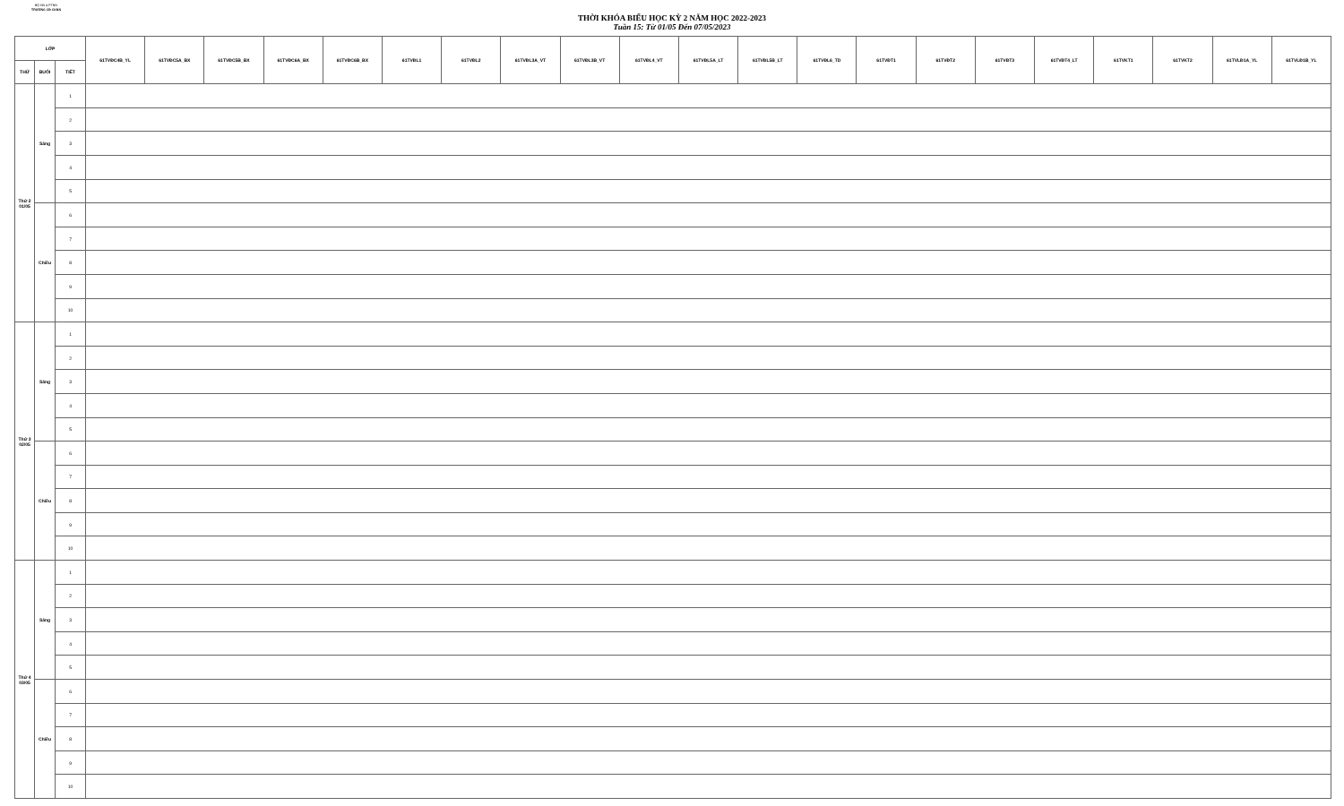BỘ NN & PTNN
TRƯỜNG CĐ CKNN
THỜI KHÓA BIỂU HỌC KỲ 2 NĂM HỌC 2022-2023
Tuần 15: Từ 01/05 Đến 07/05/2023
| LỚP | | | 61TVĐC4B_YL | 61TVĐC5A_BX | 61TVĐC5B_BX | 61TVĐC6A_BX | 61TVĐC6B_BX | 61TVĐL1 | 61TVĐL2 | 61TVĐL3A_VT | 61TVĐL3B_VT | 61TVĐL4_VT | 61TVĐL5A_LT | 61TVĐL5B_LT | 61TVĐL6_TD | 61TVĐT1 | 61TVĐT2 | 61TVĐT3 | 61TVĐT4_LT | 61TVKT1 | 61TVKT2 | 61TVLĐ1A_YL | 61TVLĐ1B_YL |
| --- | --- | --- | --- | --- | --- | --- | --- | --- | --- | --- | --- | --- | --- | --- | --- | --- | --- | --- | --- | --- | --- | --- | --- |
| THỨ | BUỔI | TIẾT | | | | | | | | | | | | | | | | | | | | | |
| Thứ 2 01/05 | Sáng | 1 | | | | | | | | | | | | | | | | | | | | | |
| | | 2 | | | | | | | | | | | | | | | | | | | | | |
| | | 3 | | | | | | | | | | | | | | | | | | | | | |
| | | 4 | | | | | | | | | | | | | | | | | | | | | |
| | | 5 | | | | | | | | | | | | | | | | | | | | | |
| | Chiều | 6 | | | | | | | | | | | | | | | | | | | | | |
| | | 7 | | | | | | | | | | | | | | | | | | | | | |
| | | 8 | | | | | | | | | | | | | | | | | | | | | |
| | | 9 | | | | | | | | | | | | | | | | | | | | | |
| | | 10 | | | | | | | | | | | | | | | | | | | | | |
| Thứ 3 02/05 | Sáng | 1 | | | | | | | | | | | | | | | | | | | | | |
| | | 2 | | | | | | | | | | | | | | | | | | | | | |
| | | 3 | | | | | | | | | | | | | | | | | | | | | |
| | | 4 | | | | | | | | | | | | | | | | | | | | | |
| | | 5 | | | | | | | | | | | | | | | | | | | | | |
| | Chiều | 6 | | | | | | | | | | | | | | | | | | | | | |
| | | 7 | | | | | | | | | | | | | | | | | | | | | |
| | | 8 | | | | | | | | | | | | | | | | | | | | | |
| | | 9 | | | | | | | | | | | | | | | | | | | | | |
| | | 10 | | | | | | | | | | | | | | | | | | | | | |
| Thứ 4 03/05 | Sáng | 1 | | | | | | | | | | | | | | | | | | | | | |
| | | 2 | | | | | | | | | | | | | | | | | | | | | |
| | | 3 | | | | | | | | | | | | | | | | | | | | | |
| | | 4 | | | | | | | | | | | | | | | | | | | | | |
| | | 5 | | | | | | | | | | | | | | | | | | | | | |
| | Chiều | 6 | | | | | | | | | | | | | | | | | | | | | |
| | | 7 | | | | | | | | | | | | | | | | | | | | | |
| | | 8 | | | | | | | | | | | | | | | | | | | | | |
| | | 9 | | | | | | | | | | | | | | | | | | | | | |
| | | 10 | | | | | | | | | | | | | | | | | | | | | |